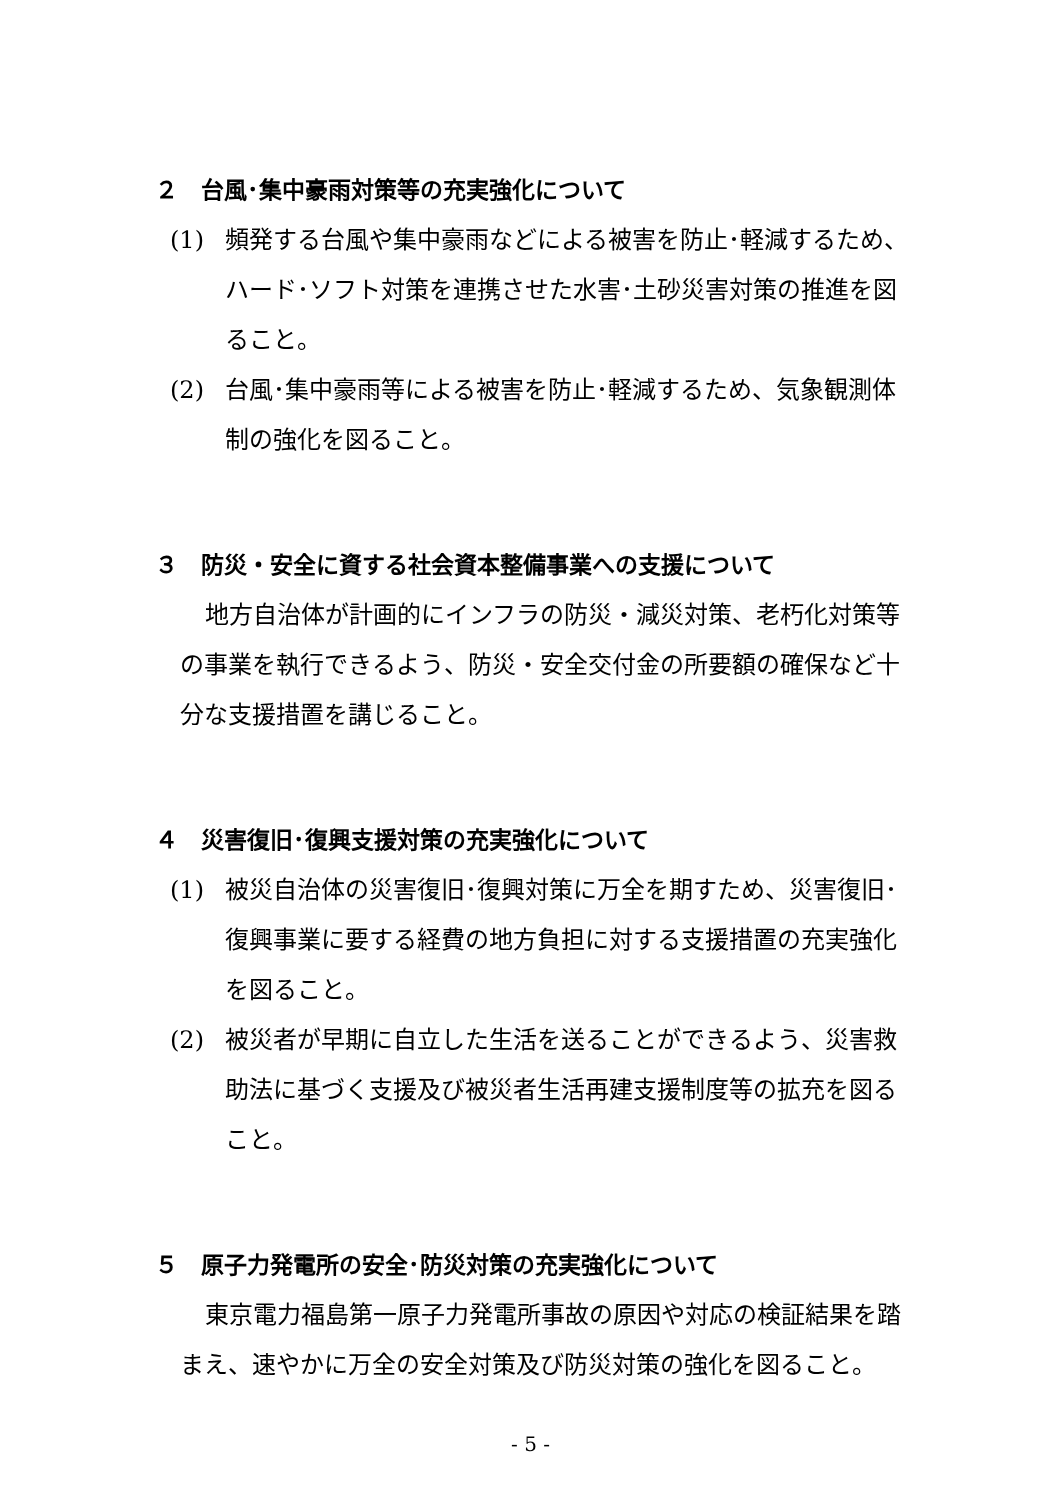２　台風･集中豪雨対策等の充実強化について
(1)
頻発する台風や集中豪雨などによる被害を防止･軽減するため、ハード･ソフト対策を連携させた水害･土砂災害対策の推進を図ること。
(2)
台風･集中豪雨等による被害を防止･軽減するため、気象観測体制の強化を図ること。
３　防災・安全に資する社会資本整備事業への支援について
地方自治体が計画的にインフラの防災・減災対策、老朽化対策等の事業を執行できるよう、防災・安全交付金の所要額の確保など十分な支援措置を講じること。
４　災害復旧･復興支援対策の充実強化について
(1)
被災自治体の災害復旧･復興対策に万全を期すため、災害復旧･復興事業に要する経費の地方負担に対する支援措置の充実強化を図ること。
(2)
被災者が早期に自立した生活を送ることができるよう、災害救助法に基づく支援及び被災者生活再建支援制度等の拡充を図ること。
５　原子力発電所の安全･防災対策の充実強化について
東京電力福島第一原子力発電所事故の原因や対応の検証結果を踏まえ、速やかに万全の安全対策及び防災対策の強化を図ること。
- 5 -